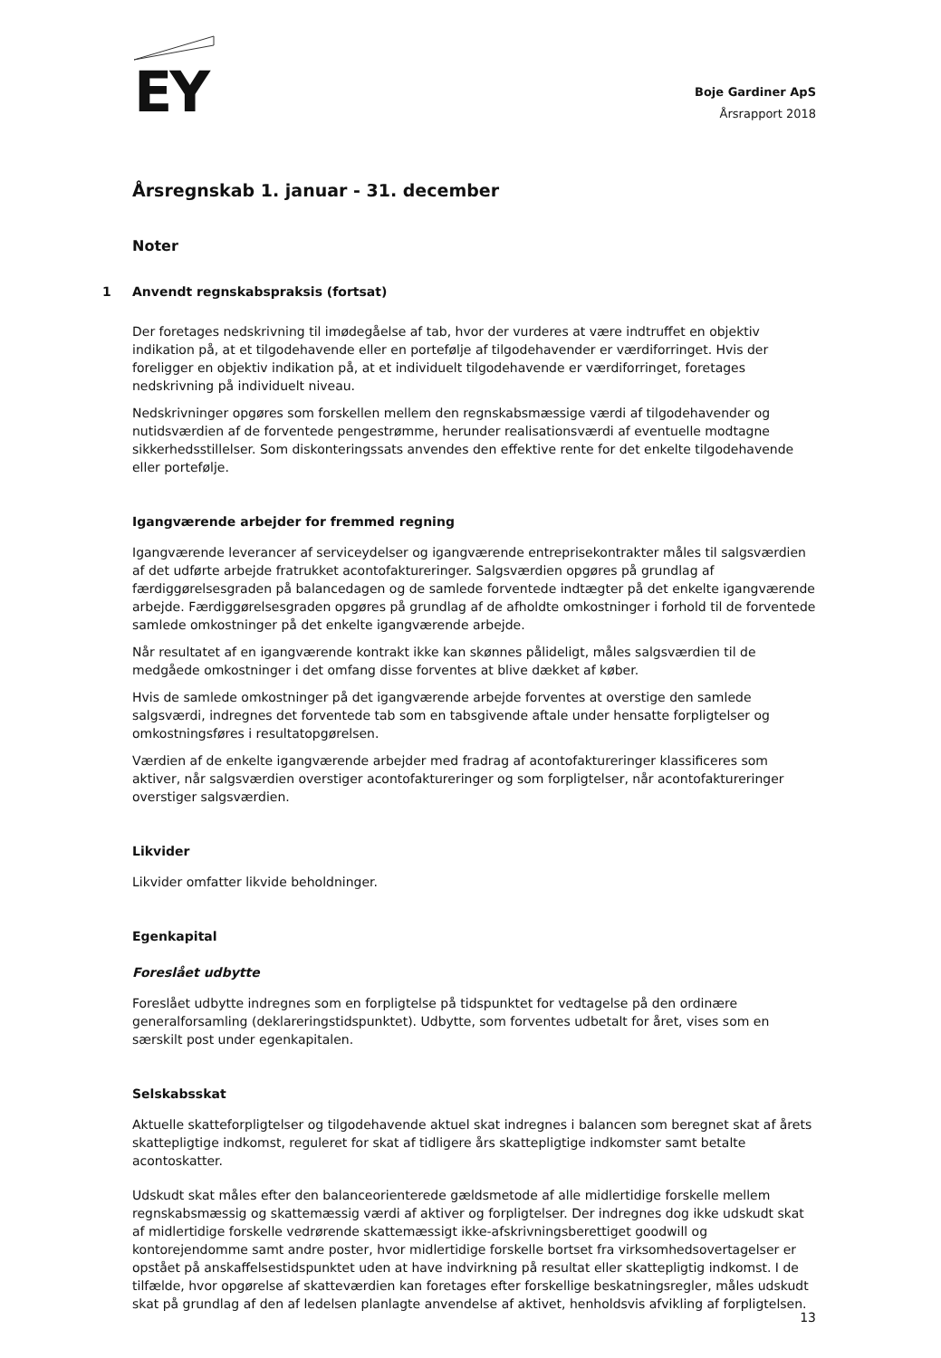EY
Boje Gardiner ApS
Årsrapport 2018
Årsregnskab 1. januar - 31. december
Noter
1 Anvendt regnskabspraksis (fortsat)
Der foretages nedskrivning til imødegåelse af tab, hvor der vurderes at være indtruffet en objektiv indikation på, at et tilgodehavende eller en portefølje af tilgodehavender er værdiforringet. Hvis der foreligger en objektiv indikation på, at et individuelt tilgodehavende er værdiforringet, foretages nedskrivning på individuelt niveau.
Nedskrivninger opgøres som forskellen mellem den regnskabsmæssige værdi af tilgodehavender og nutidsværdien af de forventede pengestrømme, herunder realisationsværdi af eventuelle modtagne sikkerhedsstillelser. Som diskonteringssats anvendes den effektive rente for det enkelte tilgodehavende eller portefølje.
Igangværende arbejder for fremmed regning
Igangværende leverancer af serviceydelser og igangværende entreprisekontrakter måles til salgsværdien af det udførte arbejde fratrukket acontofaktureringer. Salgsværdien opgøres på grundlag af færdiggørelsesgraden på balancedagen og de samlede forventede indtægter på det enkelte igangværende arbejde. Færdiggørelsesgraden opgøres på grundlag af de afholdte omkostninger i forhold til de forventede samlede omkostninger på det enkelte igangværende arbejde.
Når resultatet af en igangværende kontrakt ikke kan skønnes pålideligt, måles salgsværdien til de medgåede omkostninger i det omfang disse forventes at blive dækket af køber.
Hvis de samlede omkostninger på det igangværende arbejde forventes at overstige den samlede salgsværdi, indregnes det forventede tab som en tabsgivende aftale under hensatte forpligtelser og omkostningsføres i resultatopgørelsen.
Værdien af de enkelte igangværende arbejder med fradrag af acontofaktureringer klassificeres som aktiver, når salgsværdien overstiger acontofaktureringer og som forpligtelser, når acontofaktureringer overstiger salgsværdien.
Likvider
Likvider omfatter likvide beholdninger.
Egenkapital
Foreslået udbytte
Foreslået udbytte indregnes som en forpligtelse på tidspunktet for vedtagelse på den ordinære generalforsamling (deklareringstidspunktet). Udbytte, som forventes udbetalt for året, vises som en særskilt post under egenkapitalen.
Selskabsskat
Aktuelle skatteforpligtelser og tilgodehavende aktuel skat indregnes i balancen som beregnet skat af årets skattepligtige indkomst, reguleret for skat af tidligere års skattepligtige indkomster samt betalte acontoskatter.
Udskudt skat måles efter den balanceorienterede gældsmetode af alle midlertidige forskelle mellem regnskabsmæssig og skattemæssig værdi af aktiver og forpligtelser. Der indregnes dog ikke udskudt skat af midlertidige forskelle vedrørende skattemæssigt ikke-afskrivningsberettiget goodwill og kontorejendomme samt andre poster, hvor midlertidige forskelle bortset fra virksomhedsovertagelser er opstået på anskaffelsestidspunktet uden at have indvirkning på resultat eller skattepligtig indkomst. I de tilfælde, hvor opgørelse af skatteværdien kan foretages efter forskellige beskatningsregler, måles udskudt skat på grundlag af den af ledelsen planlagte anvendelse af aktivet, henholdsvis afvikling af forpligtelsen.
13